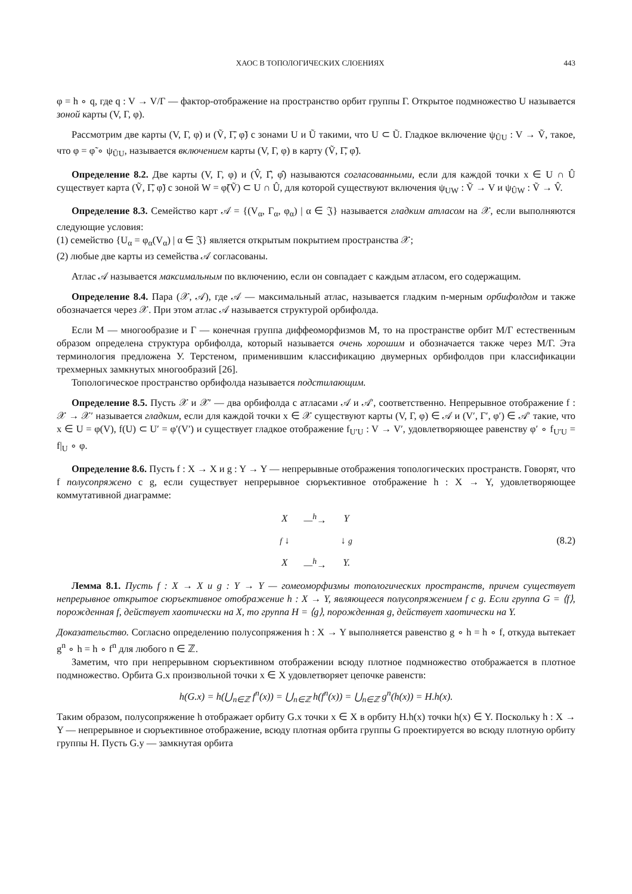ХАОС В ТОПОЛОГИЧЕСКИХ СЛОЕНИЯХ 443
φ = h ∘ q, где q : V → V/Γ — фактор-отображение на пространство орбит группы Γ. Открытое подмножество U называется зоной карты (V, Γ, φ).
Рассмотрим две карты (V, Γ, φ) и (Ṽ, Γ̃, φ̃) с зонами U и Ũ такими, что U ⊂ Ũ. Гладкое включение ψ<sub>ŨU</sub> : V → Ṽ, такое, что φ = φ̃ ∘ ψ<sub>ŨU</sub>, называется включением карты (V, Γ, φ) в карту (Ṽ, Γ̃, φ̃).
Определение 8.2. Две карты (V, Γ, φ) и (V̂, Γ̂, φ̂) называются согласованными, если для каждой точки x ∈ U ∩ Û существует карта (Ṽ, Γ̃, φ̃) с зоной W = φ̃(Ṽ) ⊂ U ∩ Û, для которой существуют включения ψ<sub>UW</sub> : Ṽ → V и ψ<sub>ÛW</sub> : Ṽ → V̂.
Определение 8.3. Семейство карт 𝒜 = {(V<sub>α</sub>, Γ<sub>α</sub>, φ<sub>α</sub>) | α ∈ 𝔍} называется гладким атласом на 𝒳, если выполняются следующие условия:
(1) семейство {U<sub>α</sub> = φ<sub>α</sub>(V<sub>α</sub>) | α ∈ 𝔍} является открытым покрытием пространства 𝒳;
(2) любые две карты из семейства 𝒜 согласованы.
Атлас 𝒜 называется максимальным по включению, если он совпадает с каждым атласом, его содержащим.
Определение 8.4. Пара (𝒳, 𝒜), где 𝒜 — максимальный атлас, называется гладким n-мерным орбифолдом и также обозначается через 𝒳. При этом атлас 𝒜 называется структурой орбифолда.
Если M — многообразие и Γ — конечная группа диффеоморфизмов M, то на пространстве орбит M/Γ естественным образом определена структура орбифолда, который называется очень хорошим и обозначается также через M/Γ. Эта терминология предложена У. Терстеном, применившим классификацию двумерных орбифолдов при классификации трехмерных замкнутых многообразий [26].
Топологическое пространство орбифолда называется подстилающим.
Определение 8.5. Пусть 𝒳 и 𝒳′ — два орбифолда с атласами 𝒜 и 𝒜′, соответственно. Непрерывное отображение f : 𝒳 → 𝒳′ называется гладким, если для каждой точки x ∈ 𝒳 существуют карты (V, Γ, φ) ∈ 𝒜 и (V′, Γ′, φ′) ∈ 𝒜′ такие, что x ∈ U = φ(V), f(U) ⊂ U′ = φ′(V′) и существует гладкое отображение f<sub>U′U</sub> : V → V′, удовлетворяющее равенству φ′ ∘ f<sub>U′U</sub> = f|<sub>U</sub> ∘ φ.
Определение 8.6. Пусть f : X → X и g : Y → Y — непрерывные отображения топологических пространств. Говорят, что f полусопряжено с g, если существует непрерывное сюръективное отображение h : X → Y, удовлетворяющее коммутативной диаграмме:
| X | —<sup>h</sup>→ | Y |
| f ↓ | | ↓ g |
| X | —<sup>h</sup>→ | Y. |
(8.2)
Лемма 8.1. Пусть f : X → X и g : Y → Y — гомеоморфизмы топологических пространств, причем существует непрерывное открытое сюръективное отображение h : X → Y, являющееся полусопряжением f с g. Если группа G = ⟨f⟩, порожденная f, действует хаотически на X, то группа H = ⟨g⟩, порожденная g, действует хаотически на Y.
Доказательство. Согласно определению полусопряжения h : X → Y выполняется равенство g ∘ h = h ∘ f, откуда вытекает g<sup>n</sup> ∘ h = h ∘ f<sup>n</sup> для любого n ∈ ℤ.
Заметим, что при непрерывном сюръективном отображении всюду плотное подмножество отображается в плотное подмножество. Орбита G.x произвольной точки x ∈ X удовлетворяет цепочке равенств:
h(G.x) = h(⋃<sub>n∈ℤ</sub> f<sup>n</sup>(x)) = ⋃<sub>n∈ℤ</sub> h(f<sup>n</sup>(x)) = ⋃<sub>n∈ℤ</sub> g<sup>n</sup>(h(x)) = H.h(x).
Таким образом, полусопряжение h отображает орбиту G.x точки x ∈ X в орбиту H.h(x) точки h(x) ∈ Y. Поскольку h : X → Y — непрерывное и сюръективное отображение, всюду плотная орбита группы G проектируется во всюду плотную орбиту группы H. Пусть G.y — замкнутая орбита